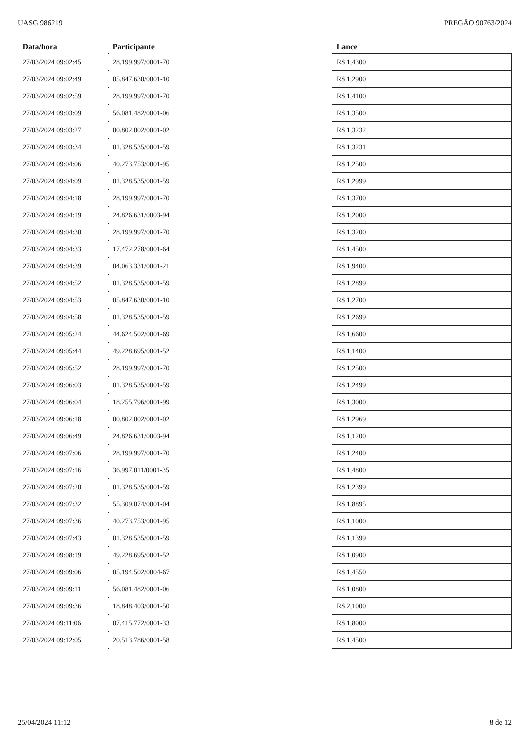UASG 986219 PREGÃO 90763/2024
| Data/hora | Participante | Lance |
| --- | --- | --- |
| 27/03/2024 09:02:45 | 28.199.997/0001-70 | R$ 1,4300 |
| 27/03/2024 09:02:49 | 05.847.630/0001-10 | R$ 1,2900 |
| 27/03/2024 09:02:59 | 28.199.997/0001-70 | R$ 1,4100 |
| 27/03/2024 09:03:09 | 56.081.482/0001-06 | R$ 1,3500 |
| 27/03/2024 09:03:27 | 00.802.002/0001-02 | R$ 1,3232 |
| 27/03/2024 09:03:34 | 01.328.535/0001-59 | R$ 1,3231 |
| 27/03/2024 09:04:06 | 40.273.753/0001-95 | R$ 1,2500 |
| 27/03/2024 09:04:09 | 01.328.535/0001-59 | R$ 1,2999 |
| 27/03/2024 09:04:18 | 28.199.997/0001-70 | R$ 1,3700 |
| 27/03/2024 09:04:19 | 24.826.631/0003-94 | R$ 1,2000 |
| 27/03/2024 09:04:30 | 28.199.997/0001-70 | R$ 1,3200 |
| 27/03/2024 09:04:33 | 17.472.278/0001-64 | R$ 1,4500 |
| 27/03/2024 09:04:39 | 04.063.331/0001-21 | R$ 1,9400 |
| 27/03/2024 09:04:52 | 01.328.535/0001-59 | R$ 1,2899 |
| 27/03/2024 09:04:53 | 05.847.630/0001-10 | R$ 1,2700 |
| 27/03/2024 09:04:58 | 01.328.535/0001-59 | R$ 1,2699 |
| 27/03/2024 09:05:24 | 44.624.502/0001-69 | R$ 1,6600 |
| 27/03/2024 09:05:44 | 49.228.695/0001-52 | R$ 1,1400 |
| 27/03/2024 09:05:52 | 28.199.997/0001-70 | R$ 1,2500 |
| 27/03/2024 09:06:03 | 01.328.535/0001-59 | R$ 1,2499 |
| 27/03/2024 09:06:04 | 18.255.796/0001-99 | R$ 1,3000 |
| 27/03/2024 09:06:18 | 00.802.002/0001-02 | R$ 1,2969 |
| 27/03/2024 09:06:49 | 24.826.631/0003-94 | R$ 1,1200 |
| 27/03/2024 09:07:06 | 28.199.997/0001-70 | R$ 1,2400 |
| 27/03/2024 09:07:16 | 36.997.011/0001-35 | R$ 1,4800 |
| 27/03/2024 09:07:20 | 01.328.535/0001-59 | R$ 1,2399 |
| 27/03/2024 09:07:32 | 55.309.074/0001-04 | R$ 1,8895 |
| 27/03/2024 09:07:36 | 40.273.753/0001-95 | R$ 1,1000 |
| 27/03/2024 09:07:43 | 01.328.535/0001-59 | R$ 1,1399 |
| 27/03/2024 09:08:19 | 49.228.695/0001-52 | R$ 1,0900 |
| 27/03/2024 09:09:06 | 05.194.502/0004-67 | R$ 1,4550 |
| 27/03/2024 09:09:11 | 56.081.482/0001-06 | R$ 1,0800 |
| 27/03/2024 09:09:36 | 18.848.403/0001-50 | R$ 2,1000 |
| 27/03/2024 09:11:06 | 07.415.772/0001-33 | R$ 1,8000 |
| 27/03/2024 09:12:05 | 20.513.786/0001-58 | R$ 1,4500 |
25/04/2024 11:12 8 de 12